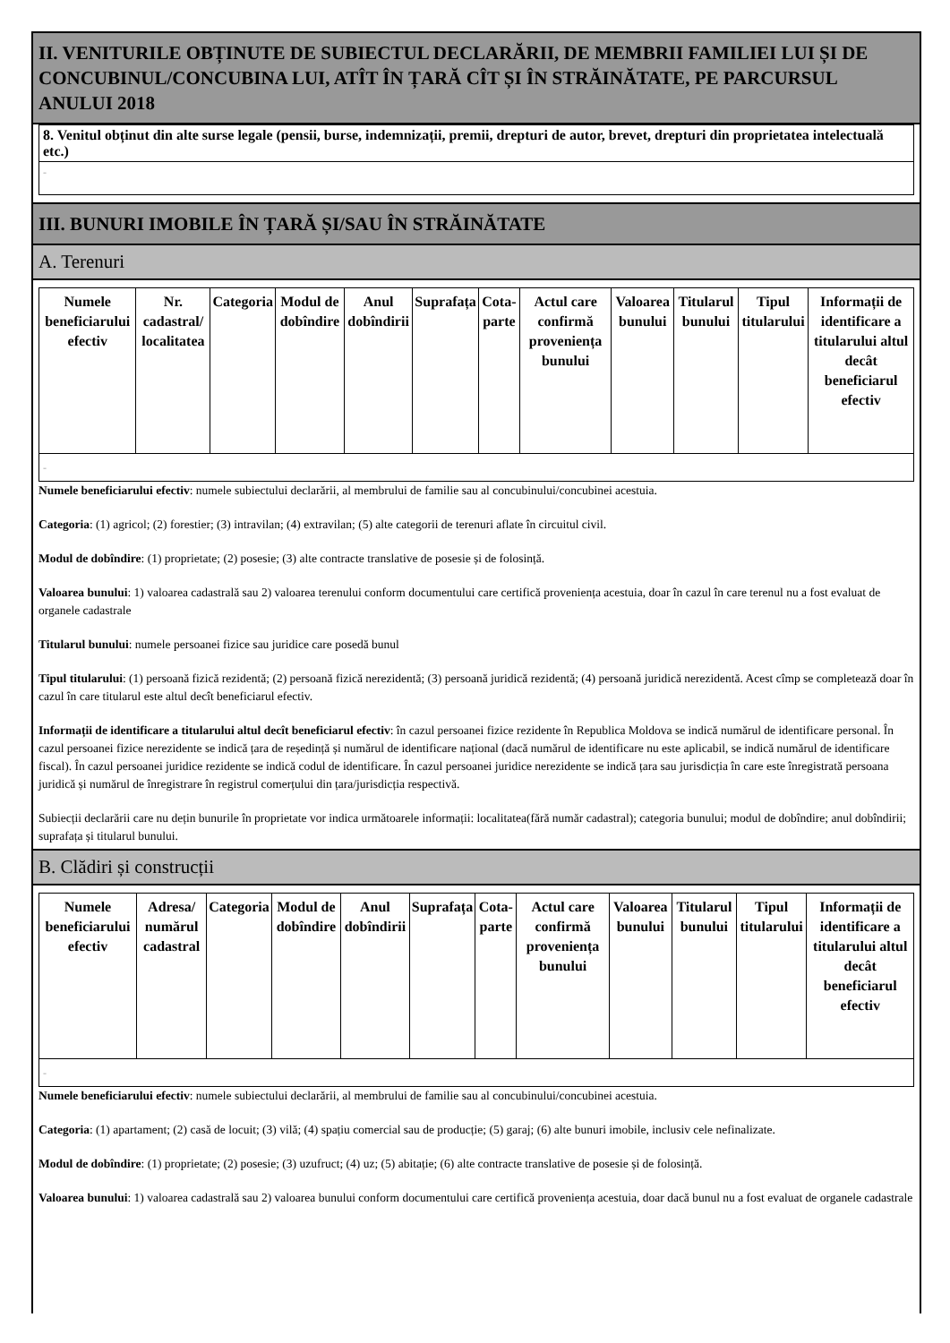II. VENITURILE OBȚINUTE DE SUBIECTUL DECLARĂRII, DE MEMBRII FAMILIEI LUI ȘI DE CONCUBINUL/CONCUBINA LUI, ATÎT ÎN ȚARĂ CÎT ȘI ÎN STRĂINĂTATE, PE PARCURSUL ANULUI 2018
8. Venitul obținut din alte surse legale (pensii, burse, indemnizații, premii, drepturi de autor, brevet, drepturi din proprietatea intelectuală etc.)
-
III. BUNURI IMOBILE ÎN ȚARĂ ȘI/SAU ÎN STRĂINĂTATE
A. Terenuri
| Numele beneficiarului efectiv | Nr. cadastral/ localitatea | Categoria | Modul de dobîndire | Anul dobîndirii | Suprafața | Cota-parte | Actul care confirmă proveniența bunului | Valoarea bunului | Titularul bunului | Tipul titularului | Informații de identificare a titularului altul decât beneficiarul efectiv |
| --- | --- | --- | --- | --- | --- | --- | --- | --- | --- | --- | --- |
| - | | | | | | | | | | | |
Numele beneficiarului efectiv: numele subiectului declarării, al membrului de familie sau al concubinului/concubinei acestuia.
Categoria: (1) agricol; (2) forestier; (3) intravilan; (4) extravilan; (5) alte categorii de terenuri aflate în circuitul civil.
Modul de dobîndire: (1) proprietate; (2) posesie; (3) alte contracte translative de posesie și de folosință.
Valoarea bunului: 1) valoarea cadastrală sau 2) valoarea terenului conform documentului care certifică proveniența acestuia, doar în cazul în care terenul nu a fost evaluat de organele cadastrale
Titularul bunului: numele persoanei fizice sau juridice care posedă bunul
Tipul titularului: (1) persoană fizică rezidentă; (2) persoană fizică nerezidentă; (3) persoană juridică rezidentă; (4) persoană juridică nerezidentă. Acest cîmp se completează doar în cazul în care titularul este altul decît beneficiarul efectiv.
Informații de identificare a titularului altul decît beneficiarul efectiv: în cazul persoanei fizice rezidente în Republica Moldova se indică numărul de identificare personal. În cazul persoanei fizice nerezidente se indică țara de reședință și numărul de identificare național (dacă numărul de identificare nu este aplicabil, se indică numărul de identificare fiscal). În cazul persoanei juridice rezidente se indică codul de identificare. În cazul persoanei juridice nerezidente se indică țara sau jurisdicția în care este înregistrată persoana juridică și numărul de înregistrare în registrul comerțului din țara/jurisdicția respectivă.
Subiecții declarării care nu dețin bunurile în proprietate vor indica următoarele informații: localitatea(fără număr cadastral); categoria bunului; modul de dobîndire; anul dobîndirii; suprafața și titularul bunului.
B. Clădiri și construcții
| Numele beneficiarului efectiv | Adresa/ numărul cadastral | Categoria | Modul de dobîndire | Anul dobîndirii | Suprafața | Cota-parte | Actul care confirmă proveniența bunului | Valoarea bunului | Titularul bunului | Tipul titularului | Informații de identificare a titularului altul decât beneficiarul efectiv |
| --- | --- | --- | --- | --- | --- | --- | --- | --- | --- | --- | --- |
| - | | | | | | | | | | | |
Numele beneficiarului efectiv: numele subiectului declarării, al membrului de familie sau al concubinului/concubinei acestuia.
Categoria: (1) apartament; (2) casă de locuit; (3) vilă; (4) spațiu comercial sau de producție; (5) garaj; (6) alte bunuri imobile, inclusiv cele nefinalizate.
Modul de dobîndire: (1) proprietate; (2) posesie; (3) uzufruct; (4) uz; (5) abitație; (6) alte contracte translative de posesie și de folosință.
Valoarea bunului: 1) valoarea cadastrală sau 2) valoarea bunului conform documentului care certifică proveniența acestuia, doar dacă bunul nu a fost evaluat de organele cadastrale